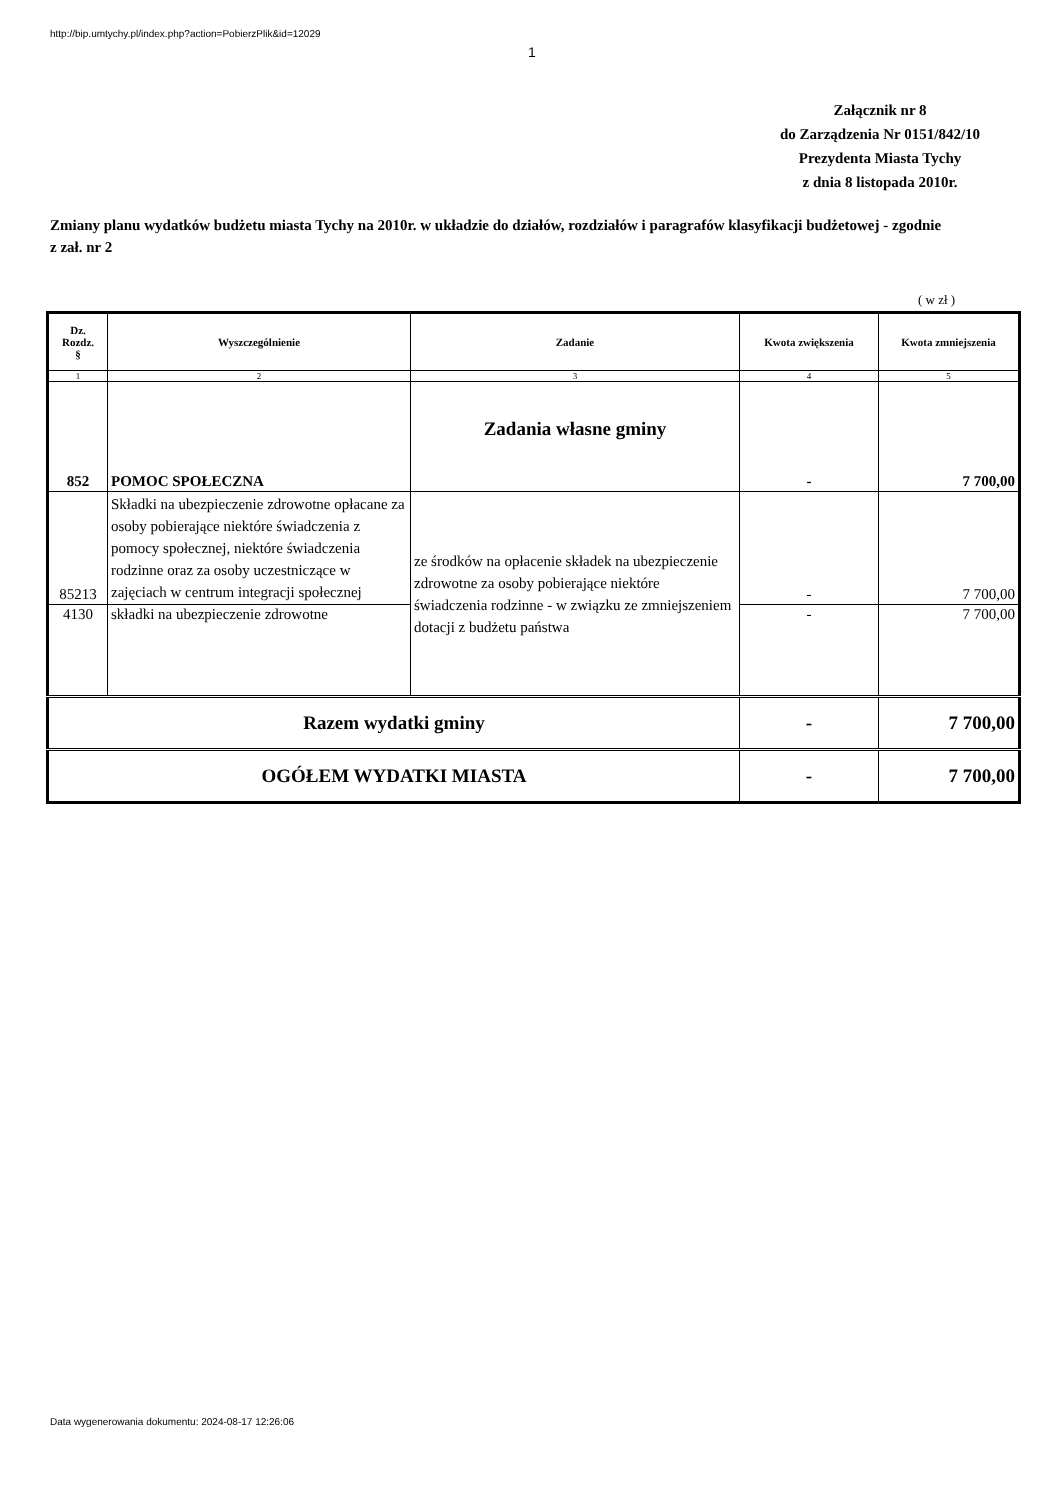http://bip.umtychy.pl/index.php?action=PobierzPlik&id=12029
1
Załącznik nr 8
do Zarządzenia Nr 0151/842/10
Prezydenta Miasta Tychy
z dnia 8 listopada 2010r.
Zmiany planu wydatków budżetu miasta Tychy na 2010r. w układzie do działów, rozdziałów i paragrafów klasyfikacji budżetowej - zgodnie z zał. nr 2
( w zł )
| Dz. Rozdz. § | Wyszczególnienie | Zadanie | Kwota zwiększenia | Kwota zmniejszenia |
| --- | --- | --- | --- | --- |
| 1 | 2 | 3 | 4 | 5 |
| 852 | POMOC SPOŁECZNA | Zadania własne gminy | - | 7 700,00 |
| 85213 | Składki na ubezpieczenie zdrowotne opłacane za osoby pobierające niektóre świadczenia z pomocy społecznej, niektóre świadczenia rodzinne oraz za osoby uczestniczące w zajęciach w centrum integracji społecznej | ze środków na opłacenie składek na ubezpieczenie zdrowotne za osoby pobierające niektóre świadczenia rodzinne - w związku ze zmniejszeniem dotacji z budżetu państwa | - | 7 700,00 |
| 4130 | składki na ubezpieczenie zdrowotne | | - | 7 700,00 |
| Razem wydatki gminy | | | - | 7 700,00 |
| OGÓŁEM WYDATKI MIASTA | | | - | 7 700,00 |
Data wygenerowania dokumentu: 2024-08-17 12:26:06